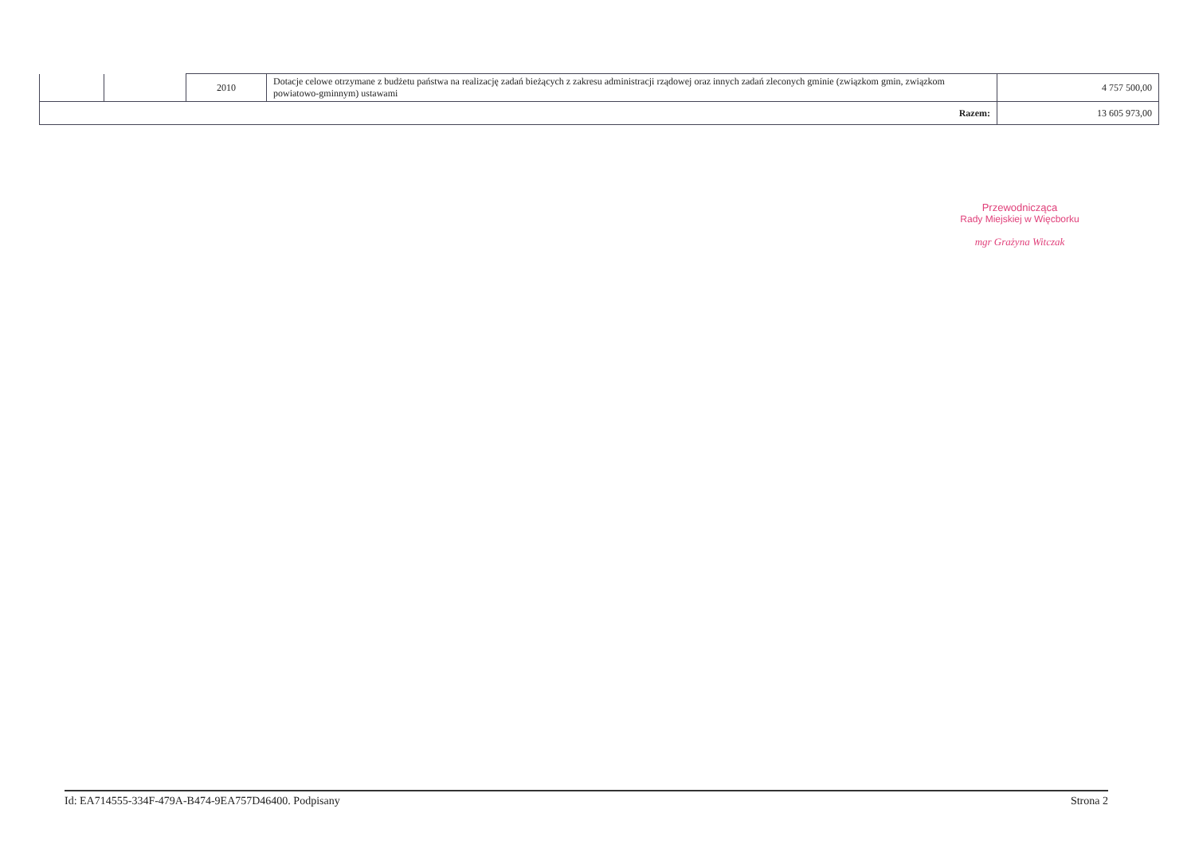| | | 2010 | Dotacje celowe otrzymane z budżetu państwa na realizację zadań bieżących z zakresu administracji rządowej oraz innych zadań zleconych gminie (związkom gmin, związkom powiatowo-gminnym) ustawami | 4 757 500,00 |
| Razem: | | | | 13 605 973,00 |
Przewodnicząca
Rady Miejskiej w Więcborku
mgr Grażyna Witczak
Id: EA714555-334F-479A-B474-9EA757D46400. Podpisany Strona 2